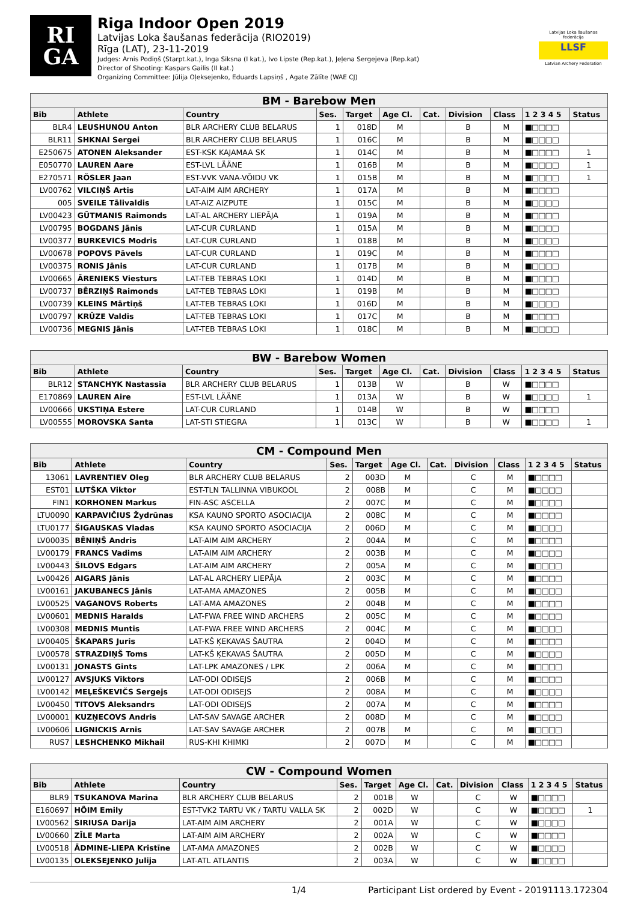RI
GA
Riga Indoor Open 2019
Latvijas Loka šaušanas federācija (RIO2019)
Rīga (LAT), 23-11-2019
Judges: Arnis Podiņš (Starpt.kat.), Inga Siksna (I kat.), Ivo Lipste (Rep.kat.), Jeļena Sergejeva (Rep.kat)
Director of Shooting: Kaspars Gailis (II kat.)
Organizing Committee: Jūlija Oļeksejenko, Eduards Lapsiņš , Agate Zālīte (WAE CJ)
Latvijas Loka šaušanas federācija
LLSF
Latvian Archery Federation
| BM - Barebow Men | | | | | | | | | | |
| --- | --- | --- | --- | --- | --- | --- | --- | --- | --- | --- |
| Bib | Athlete | Country | Ses. | Target | Age Cl. | Cat. | Division | Class | 1 2 3 4 5 | Status |
| BLR4 | LEUSHUNOU Anton | BLR ARCHERY CLUB BELARUS | 1 | 018D | M | | B | M | ■□□□□ | |
| BLR11 | SHKNAI Sergei | BLR ARCHERY CLUB BELARUS | 1 | 016C | M | | B | M | ■□□□□ | |
| E250675 | ATONEN Aleksander | EST-KSK KAJAMAA SK | 1 | 014C | M | | B | M | ■□□□□ | 1 |
| E050770 | LAUREN Aare | EST-LVL LÄÄNE | 1 | 016B | M | | B | M | ■□□□□ | 1 |
| E270571 | RÖSLER Jaan | EST-VVK VANA-VÕIDU VK | 1 | 015B | M | | B | M | ■□□□□ | 1 |
| LV00762 | VILCIŅŠ Artis | LAT-AIM AIM ARCHERY | 1 | 017A | M | | B | M | ■□□□□ | |
| 005 | SVEILE Tālivaldis | LAT-AIZ AIZPUTE | 1 | 015C | M | | B | M | ■□□□□ | |
| LV00423 | GŪTMANIS Raimonds | LAT-AL ARCHERY LIEPĀJA | 1 | 019A | M | | B | M | ■□□□□ | |
| LV00795 | BOGDANS Jānis | LAT-CUR CURLAND | 1 | 015A | M | | B | M | ■□□□□ | |
| LV00377 | BURKEVICS Modris | LAT-CUR CURLAND | 1 | 018B | M | | B | M | ■□□□□ | |
| LV00678 | POPOVS Pāvels | LAT-CUR CURLAND | 1 | 019C | M | | B | M | ■□□□□ | |
| LV00375 | RONIS Jānis | LAT-CUR CURLAND | 1 | 017B | M | | B | M | ■□□□□ | |
| LV00665 | ĀRENIEKS Viesturs | LAT-TEB TEBRAS LOKI | 1 | 014D | M | | B | M | ■□□□□ | |
| LV00737 | BĒRZIŅŠ Raimonds | LAT-TEB TEBRAS LOKI | 1 | 019B | M | | B | M | ■□□□□ | |
| LV00739 | KLEINS Mārtiņš | LAT-TEB TEBRAS LOKI | 1 | 016D | M | | B | M | ■□□□□ | |
| LV00797 | KRŪZE Valdis | LAT-TEB TEBRAS LOKI | 1 | 017C | M | | B | M | ■□□□□ | |
| LV00736 | MEGNIS Jānis | LAT-TEB TEBRAS LOKI | 1 | 018C | M | | B | M | ■□□□□ | |
| BW - Barebow Women | | | | | | | | | | |
| --- | --- | --- | --- | --- | --- | --- | --- | --- | --- | --- |
| Bib | Athlete | Country | Ses. | Target | Age Cl. | Cat. | Division | Class | 1 2 3 4 5 | Status |
| BLR12 | STANCHYK Nastassia | BLR ARCHERY CLUB BELARUS | 1 | 013B | W | | B | W | ■□□□□ | |
| E170869 | LAUREN Aire | EST-LVL LÄÄNE | 1 | 013A | W | | B | W | ■□□□□ | 1 |
| LV00666 | UKSTIŅA Estere | LAT-CUR CURLAND | 1 | 014B | W | | B | W | ■□□□□ | |
| LV00555 | MOROVSKA Santa | LAT-STI STIEGRA | 1 | 013C | W | | B | W | ■□□□□ | 1 |
| CM - Compound Men | | | | | | | | | | |
| --- | --- | --- | --- | --- | --- | --- | --- | --- | --- | --- |
| Bib | Athlete | Country | Ses. | Target | Age Cl. | Cat. | Division | Class | 1 2 3 4 5 | Status |
| 13061 | LAVRENTIEV Oleg | BLR ARCHERY CLUB BELARUS | 2 | 003D | M | | C | M | ■□□□□ | |
| EST01 | LUTŠKA Viktor | EST-TLN TALLINNA VIBUKOOL | 2 | 008B | M | | C | M | ■□□□□ | |
| FIN1 | KORHONEN Markus | FIN-ASC ASCELLA | 2 | 007C | M | | C | M | ■□□□□ | |
| LTU0090 | KARPAVIČIUS Žydrūnas | KSA KAUNO SPORTO ASOCIACIJA | 2 | 008C | M | | C | M | ■□□□□ | |
| LTU0177 | ŠIGAUSKAS Vladas | KSA KAUNO SPORTO ASOCIACIJA | 2 | 006D | M | | C | M | ■□□□□ | |
| LV00035 | BĒNIŅŠ Andris | LAT-AIM AIM ARCHERY | 2 | 004A | M | | C | M | ■□□□□ | |
| LV00179 | FRANCS Vadims | LAT-AIM AIM ARCHERY | 2 | 003B | M | | C | M | ■□□□□ | |
| LV00443 | ŠILOVS Edgars | LAT-AIM AIM ARCHERY | 2 | 005A | M | | C | M | ■□□□□ | |
| Lv00426 | AIGARS Jānis | LAT-AL ARCHERY LIEPĀJA | 2 | 003C | M | | C | M | ■□□□□ | |
| LV00161 | JAKUBANECS Jānis | LAT-AMA AMAZONES | 2 | 005B | M | | C | M | ■□□□□ | |
| LV00525 | VAGANOVS Roberts | LAT-AMA AMAZONES | 2 | 004B | M | | C | M | ■□□□□ | |
| LV00601 | MEDNIS Haralds | LAT-FWA FREE WIND ARCHERS | 2 | 005C | M | | C | M | ■□□□□ | |
| LV00308 | MEDNIS Muntis | LAT-FWA FREE WIND ARCHERS | 2 | 004C | M | | C | M | ■□□□□ | |
| LV00405 | ŠKAPARS Juris | LAT-KŠ ĶEKAVAS ŠAUTRA | 2 | 004D | M | | C | M | ■□□□□ | |
| LV00578 | STRAZDIŅŠ Toms | LAT-KŠ ĶEKAVAS ŠAUTRA | 2 | 005D | M | | C | M | ■□□□□ | |
| LV00131 | JONASTS Gints | LAT-LPK AMAZONES / LPK | 2 | 006A | M | | C | M | ■□□□□ | |
| LV00127 | AVSJUKS Viktors | LAT-ODI ODISEJS | 2 | 006B | M | | C | M | ■□□□□ | |
| LV00142 | MEĻEŠKEVIČS Sergejs | LAT-ODI ODISEJS | 2 | 008A | M | | C | M | ■□□□□ | |
| LV00450 | TITOVS Aleksandrs | LAT-ODI ODISEJS | 2 | 007A | M | | C | M | ■□□□□ | |
| LV00001 | KUZŅECOVS Andris | LAT-SAV SAVAGE ARCHER | 2 | 008D | M | | C | M | ■□□□□ | |
| LV00606 | LIGNICKIS Arnis | LAT-SAV SAVAGE ARCHER | 2 | 007B | M | | C | M | ■□□□□ | |
| RUS7 | LESHCHENKO Mikhail | RUS-KHI KHIMKI | 2 | 007D | M | | C | M | ■□□□□ | |
| CW - Compound Women | | | | | | | | | | |
| --- | --- | --- | --- | --- | --- | --- | --- | --- | --- | --- |
| Bib | Athlete | Country | Ses. | Target | Age Cl. | Cat. | Division | Class | 1 2 3 4 5 | Status |
| BLR9 | TSUKANOVA Marina | BLR ARCHERY CLUB BELARUS | 2 | 001B | W | | C | W | ■□□□□ | |
| E160697 | HÕIM Emily | EST-TVK2 TARTU VK / TARTU VALLA SK | 2 | 002D | W | | C | W | ■□□□□ | 1 |
| LV00562 | SIRIUSA Darija | LAT-AIM AIM ARCHERY | 2 | 001A | W | | C | W | ■□□□□ | |
| LV00660 | ZĪLE Marta | LAT-AIM AIM ARCHERY | 2 | 002A | W | | C | W | ■□□□□ | |
| LV00518 | ĀDMINE-LIEPA Kristīne | LAT-AMA AMAZONES | 2 | 002B | W | | C | W | ■□□□□ | |
| LV00135 | OLEKSEJENKO Julija | LAT-ATL ATLANTIS | 2 | 003A | W | | C | W | ■□□□□ | |
1/4 Participant List ordered by Event - 20191113.172304